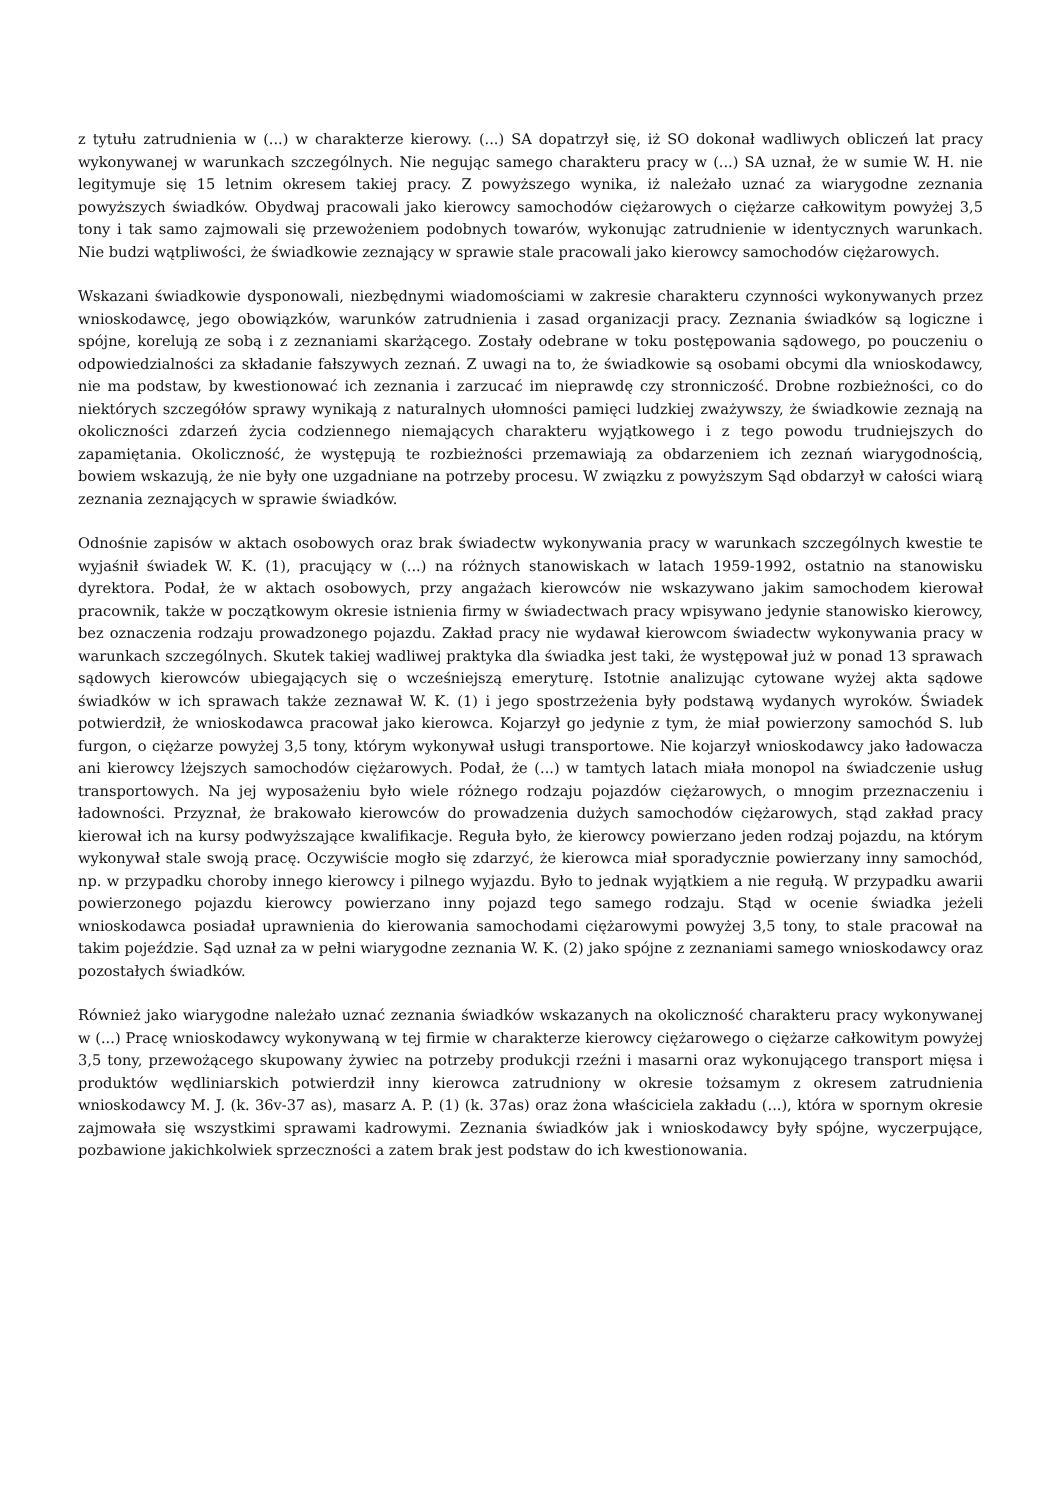z tytułu zatrudnienia w (...) w charakterze kierowy. (...) SA dopatrzył się, iż SO dokonał wadliwych obliczeń lat pracy wykonywanej w warunkach szczególnych. Nie negując samego charakteru pracy w (...) SA uznał, że w sumie W. H. nie legitymuje się 15 letnim okresem takiej pracy. Z powyższego wynika, iż należało uznać za wiarygodne zeznania powyższych świadków. Obydwaj pracowali jako kierowcy samochodów ciężarowych o ciężarze całkowitym powyżej 3,5 tony i tak samo zajmowali się przewożeniem podobnych towarów, wykonując zatrudnienie w identycznych warunkach. Nie budzi wątpliwości, że świadkowie zeznający w sprawie stale pracowali jako kierowcy samochodów ciężarowych.
Wskazani świadkowie dysponowali, niezbędnymi wiadomościami w zakresie charakteru czynności wykonywanych przez wnioskodawcę, jego obowiązków, warunków zatrudnienia i zasad organizacji pracy. Zeznania świadków są logiczne i spójne, korelują ze sobą i z zeznaniami skarżącego. Zostały odebrane w toku postępowania sądowego, po pouczeniu o odpowiedzialności za składanie fałszywych zeznań. Z uwagi na to, że świadkowie są osobami obcymi dla wnioskodawcy, nie ma podstaw, by kwestionować ich zeznania i zarzucać im nieprawdę czy stronniczość. Drobne rozbieżności, co do niektórych szczegółów sprawy wynikają z naturalnych ułomności pamięci ludzkiej zważywszy, że świadkowie zeznają na okoliczności zdarzeń życia codziennego niemających charakteru wyjątkowego i z tego powodu trudniejszych do zapamiętania. Okoliczność, że występują te rozbieżności przemawiają za obdarzeniem ich zeznań wiarygodnością, bowiem wskazują, że nie były one uzgadniane na potrzeby procesu. W związku z powyższym Sąd obdarzył w całości wiarą zeznania zeznających w sprawie świadków.
Odnośnie zapisów w aktach osobowych oraz brak świadectw wykonywania pracy w warunkach szczególnych kwestie te wyjaśnił świadek W. K. (1), pracujący w (...) na różnych stanowiskach w latach 1959-1992, ostatnio na stanowisku dyrektora. Podał, że w aktach osobowych, przy angażach kierowców nie wskazywano jakim samochodem kierował pracownik, także w początkowym okresie istnienia firmy w świadectwach pracy wpisywano jedynie stanowisko kierowcy, bez oznaczenia rodzaju prowadzonego pojazdu. Zakład pracy nie wydawał kierowcom świadectw wykonywania pracy w warunkach szczególnych. Skutek takiej wadliwej praktyka dla świadka jest taki, że występował już w ponad 13 sprawach sądowych kierowców ubiegających się o wcześniejszą emeryturę. Istotnie analizując cytowane wyżej akta sądowe świadków w ich sprawach także zeznawał W. K. (1) i jego spostrzeżenia były podstawą wydanych wyroków. Świadek potwierdził, że wnioskodawca pracował jako kierowca. Kojarzył go jedynie z tym, że miał powierzony samochód S. lub furgon, o ciężarze powyżej 3,5 tony, którym wykonywał usługi transportowe. Nie kojarzył wnioskodawcy jako ładowacza ani kierowcy lżejszych samochodów ciężarowych. Podał, że (...) w tamtych latach miała monopol na świadczenie usług transportowych. Na jej wyposażeniu było wiele różnego rodzaju pojazdów ciężarowych, o mnogim przeznaczeniu i ładowności. Przyznał, że brakowało kierowców do prowadzenia dużych samochodów ciężarowych, stąd zakład pracy kierował ich na kursy podwyższające kwalifikacje. Reguła było, że kierowcy powierzano jeden rodzaj pojazdu, na którym wykonywał stale swoją pracę. Oczywiście mogło się zdarzyć, że kierowca miał sporadycznie powierzany inny samochód, np. w przypadku choroby innego kierowcy i pilnego wyjazdu. Było to jednak wyjątkiem a nie regułą. W przypadku awarii powierzonego pojazdu kierowcy powierzano inny pojazd tego samego rodzaju. Stąd w ocenie świadka jeżeli wnioskodawca posiadał uprawnienia do kierowania samochodami ciężarowymi powyżej 3,5 tony, to stale pracował na takim pojeździe. Sąd uznał za w pełni wiarygodne zeznania W. K. (2) jako spójne z zeznaniami samego wnioskodawcy oraz pozostałych świadków.
Również jako wiarygodne należało uznać zeznania świadków wskazanych na okoliczność charakteru pracy wykonywanej w (...) Pracę wnioskodawcy wykonywaną w tej firmie w charakterze kierowcy ciężarowego o ciężarze całkowitym powyżej 3,5 tony, przewożącego skupowany żywiec na potrzeby produkcji rzeźni i masarni oraz wykonującego transport mięsa i produktów wędliniarskich potwierdził inny kierowca zatrudniony w okresie tożsamym z okresem zatrudnienia wnioskodawcy M. J. (k. 36v-37 as), masarz A. P. (1) (k. 37as) oraz żona właściciela zakładu (...), która w spornym okresie zajmowała się wszystkimi sprawami kadrowymi. Zeznania świadków jak i wnioskodawcy były spójne, wyczerpujące, pozbawione jakichkolwiek sprzeczności a zatem brak jest podstaw do ich kwestionowania.